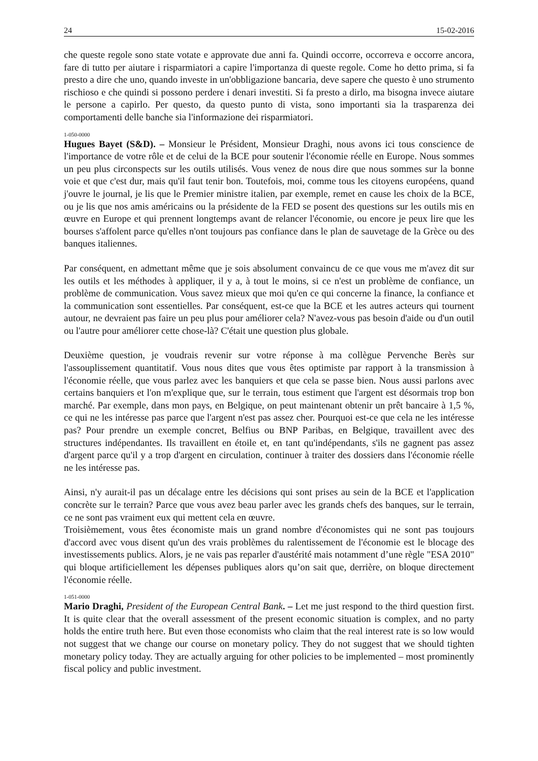24 15-02-2016
che queste regole sono state votate e approvate due anni fa. Quindi occorre, occorreva e occorre ancora, fare di tutto per aiutare i risparmiatori a capire l'importanza di queste regole. Come ho detto prima, si fa presto a dire che uno, quando investe in un'obbligazione bancaria, deve sapere che questo è uno strumento rischioso e che quindi si possono perdere i denari investiti. Si fa presto a dirlo, ma bisogna invece aiutare le persone a capirlo. Per questo, da questo punto di vista, sono importanti sia la trasparenza dei comportamenti delle banche sia l'informazione dei risparmiatori.
1-050-0000
Hugues Bayet (S&D). – Monsieur le Président, Monsieur Draghi, nous avons ici tous conscience de l'importance de votre rôle et de celui de la BCE pour soutenir l'économie réelle en Europe. Nous sommes un peu plus circonspects sur les outils utilisés. Vous venez de nous dire que nous sommes sur la bonne voie et que c'est dur, mais qu'il faut tenir bon. Toutefois, moi, comme tous les citoyens européens, quand j'ouvre le journal, je lis que le Premier ministre italien, par exemple, remet en cause les choix de la BCE, ou je lis que nos amis américains ou la présidente de la FED se posent des questions sur les outils mis en œuvre en Europe et qui prennent longtemps avant de relancer l'économie, ou encore je peux lire que les bourses s'affolent parce qu'elles n'ont toujours pas confiance dans le plan de sauvetage de la Grèce ou des banques italiennes.
Par conséquent, en admettant même que je sois absolument convaincu de ce que vous me m'avez dit sur les outils et les méthodes à appliquer, il y a, à tout le moins, si ce n'est un problème de confiance, un problème de communication. Vous savez mieux que moi qu'en ce qui concerne la finance, la confiance et la communication sont essentielles. Par conséquent, est-ce que la BCE et les autres acteurs qui tournent autour, ne devraient pas faire un peu plus pour améliorer cela? N'avez-vous pas besoin d'aide ou d'un outil ou l'autre pour améliorer cette chose-là? C'était une question plus globale.
Deuxième question, je voudrais revenir sur votre réponse à ma collègue Pervenche Berès sur l'assouplissement quantitatif. Vous nous dites que vous êtes optimiste par rapport à la transmission à l'économie réelle, que vous parlez avec les banquiers et que cela se passe bien. Nous aussi parlons avec certains banquiers et l'on m'explique que, sur le terrain, tous estiment que l'argent est désormais trop bon marché. Par exemple, dans mon pays, en Belgique, on peut maintenant obtenir un prêt bancaire à 1,5 %, ce qui ne les intéresse pas parce que l'argent n'est pas assez cher. Pourquoi est-ce que cela ne les intéresse pas? Pour prendre un exemple concret, Belfius ou BNP Paribas, en Belgique, travaillent avec des structures indépendantes. Ils travaillent en étoile et, en tant qu'indépendants, s'ils ne gagnent pas assez d'argent parce qu'il y a trop d'argent en circulation, continuer à traiter des dossiers dans l'économie réelle ne les intéresse pas.
Ainsi, n'y aurait-il pas un décalage entre les décisions qui sont prises au sein de la BCE et l'application concrète sur le terrain? Parce que vous avez beau parler avec les grands chefs des banques, sur le terrain, ce ne sont pas vraiment eux qui mettent cela en œuvre.
Troisièmement, vous êtes économiste mais un grand nombre d'économistes qui ne sont pas toujours d'accord avec vous disent qu'un des vrais problèmes du ralentissement de l'économie est le blocage des investissements publics. Alors, je ne vais pas reparler d'austérité mais notamment d’une règle "ESA 2010" qui bloque artificiellement les dépenses publiques alors qu’on sait que, derrière, on bloque directement l'économie réelle.
1-051-0000
Mario Draghi, President of the European Central Bank. – Let me just respond to the third question first. It is quite clear that the overall assessment of the present economic situation is complex, and no party holds the entire truth here. But even those economists who claim that the real interest rate is so low would not suggest that we change our course on monetary policy. They do not suggest that we should tighten monetary policy today. They are actually arguing for other policies to be implemented – most prominently fiscal policy and public investment.